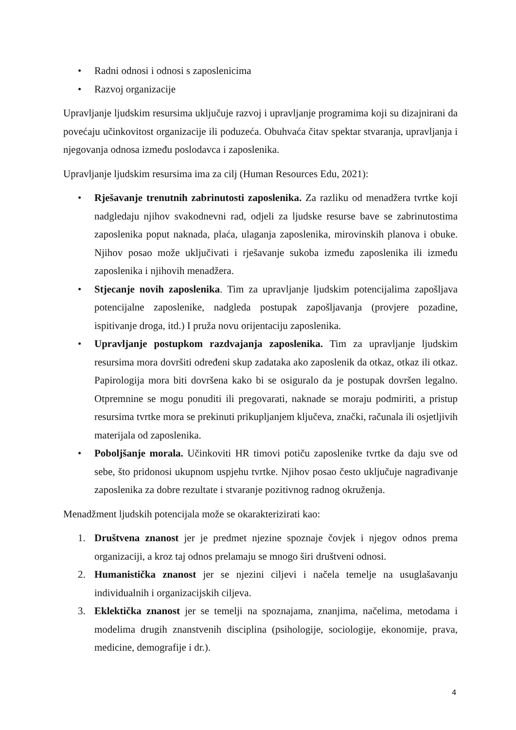• Radni odnosi i odnosi s zaposlenicima
• Razvoj organizacije
Upravljanje ljudskim resursima uključuje razvoj i upravljanje programima koji su dizajnirani da povećaju učinkovitost organizacije ili poduzeća. Obuhvaća čitav spektar stvaranja, upravljanja i njegovanja odnosa između poslodavca i zaposlenika.
Upravljanje ljudskim resursima ima za cilj (Human Resources Edu, 2021):
• Rješavanje trenutnih zabrinutosti zaposlenika. Za razliku od menadžera tvrtke koji nadgledaju njihov svakodnevni rad, odjeli za ljudske resurse bave se zabrinutostima zaposlenika poput naknada, plaća, ulaganja zaposlenika, mirovinskih planova i obuke. Njihov posao može uključivati i rješavanje sukoba između zaposlenika ili između zaposlenika i njihovih menadžera.
• Stjecanje novih zaposlenika. Tim za upravljanje ljudskim potencijalima zapošljava potencijalne zaposlenike, nadgleda postupak zapošljavanja (provjere pozadine, ispitivanje droga, itd.) I pruža novu orijentaciju zaposlenika.
• Upravljanje postupkom razdvajanja zaposlenika. Tim za upravljanje ljudskim resursima mora dovršiti određeni skup zadataka ako zaposlenik da otkaz, otkaz ili otkaz. Papirologija mora biti dovršena kako bi se osiguralo da je postupak dovršen legalno. Otpremnine se mogu ponuditi ili pregovarati, naknade se moraju podmiriti, a pristup resursima tvrtke mora se prekinuti prikupljanjem ključeva, znački, računala ili osjetljivih materijala od zaposlenika.
• Poboljšanje morala. Učinkoviti HR timovi potiču zaposlenike tvrtke da daju sve od sebe, što pridonosi ukupnom uspjehu tvrtke. Njihov posao često uključuje nagrađivanje zaposlenika za dobre rezultate i stvaranje pozitivnog radnog okruženja.
Menadžment ljudskih potencijala može se okarakterizirati kao:
1. Društvena znanost jer je predmet njezine spoznaje čovjek i njegov odnos prema organizaciji, a kroz taj odnos prelamaju se mnogo širi društveni odnosi.
2. Humanistička znanost jer se njezini ciljevi i načela temelje na usuglašavanju individualnih i organizacijskih ciljeva.
3. Eklektička znanost jer se temelji na spoznajama, znanjima, načelima, metodama i modelima drugih znanstvenih disciplina (psihologije, sociologije, ekonomije, prava, medicine, demografije i dr.).
4